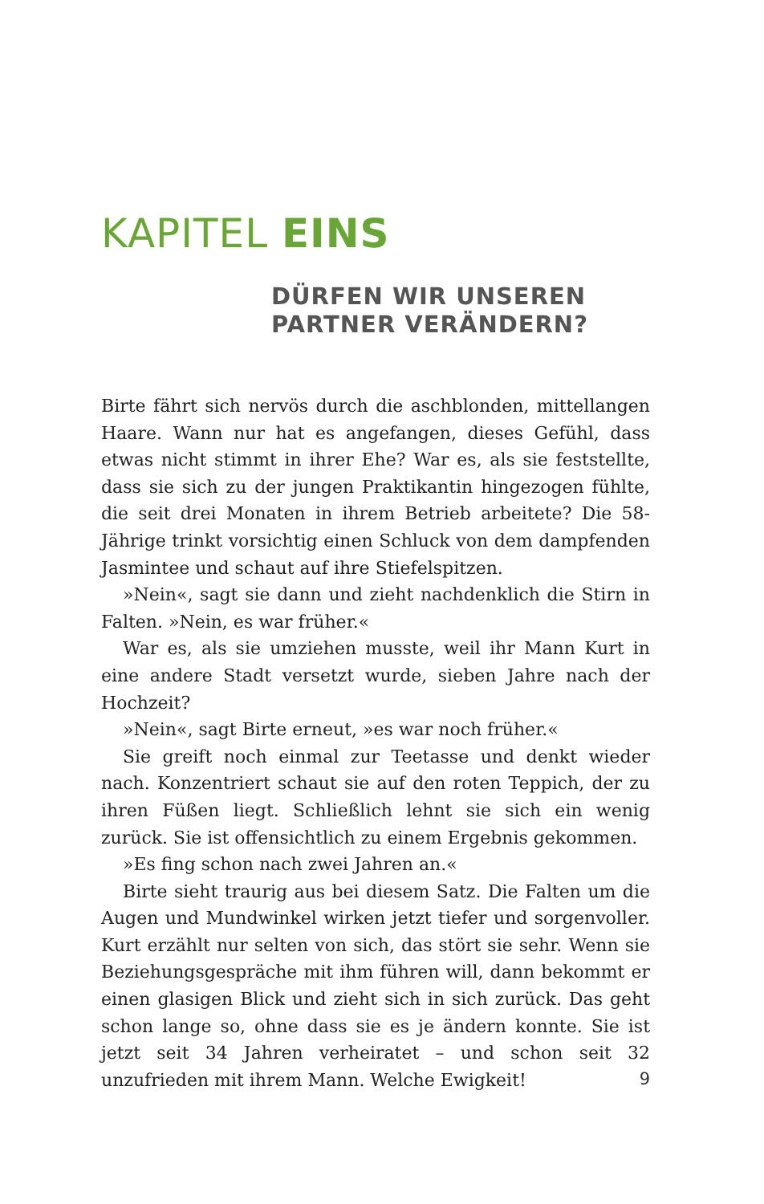KAPITEL EINS
DÜRFEN WIR UNSEREN
PARTNER VERÄNDERN?
Birte fährt sich nervös durch die aschblonden, mittellangen Haare. Wann nur hat es angefangen, dieses Gefühl, dass etwas nicht stimmt in ihrer Ehe? War es, als sie feststellte, dass sie sich zu der jungen Praktikantin hingezogen fühlte, die seit drei Monaten in ihrem Betrieb arbeitete? Die 58-Jährige trinkt vorsichtig einen Schluck von dem dampfenden Jasmintee und schaut auf ihre Stiefelspitzen.
»Nein«, sagt sie dann und zieht nachdenklich die Stirn in Falten. »Nein, es war früher.«
War es, als sie umziehen musste, weil ihr Mann Kurt in eine andere Stadt versetzt wurde, sieben Jahre nach der Hochzeit?
»Nein«, sagt Birte erneut, »es war noch früher.«
Sie greift noch einmal zur Teetasse und denkt wieder nach. Konzentriert schaut sie auf den roten Teppich, der zu ihren Füßen liegt. Schließlich lehnt sie sich ein wenig zurück. Sie ist offensichtlich zu einem Ergebnis gekommen.
»Es fing schon nach zwei Jahren an.«
Birte sieht traurig aus bei diesem Satz. Die Falten um die Augen und Mundwinkel wirken jetzt tiefer und sorgenvoller. Kurt erzählt nur selten von sich, das stört sie sehr. Wenn sie Beziehungsgespräche mit ihm führen will, dann bekommt er einen glasigen Blick und zieht sich in sich zurück. Das geht schon lange so, ohne dass sie es je ändern konnte. Sie ist jetzt seit 34 Jahren verheiratet – und schon seit 32 unzufrieden mit ihrem Mann. Welche Ewigkeit!
9